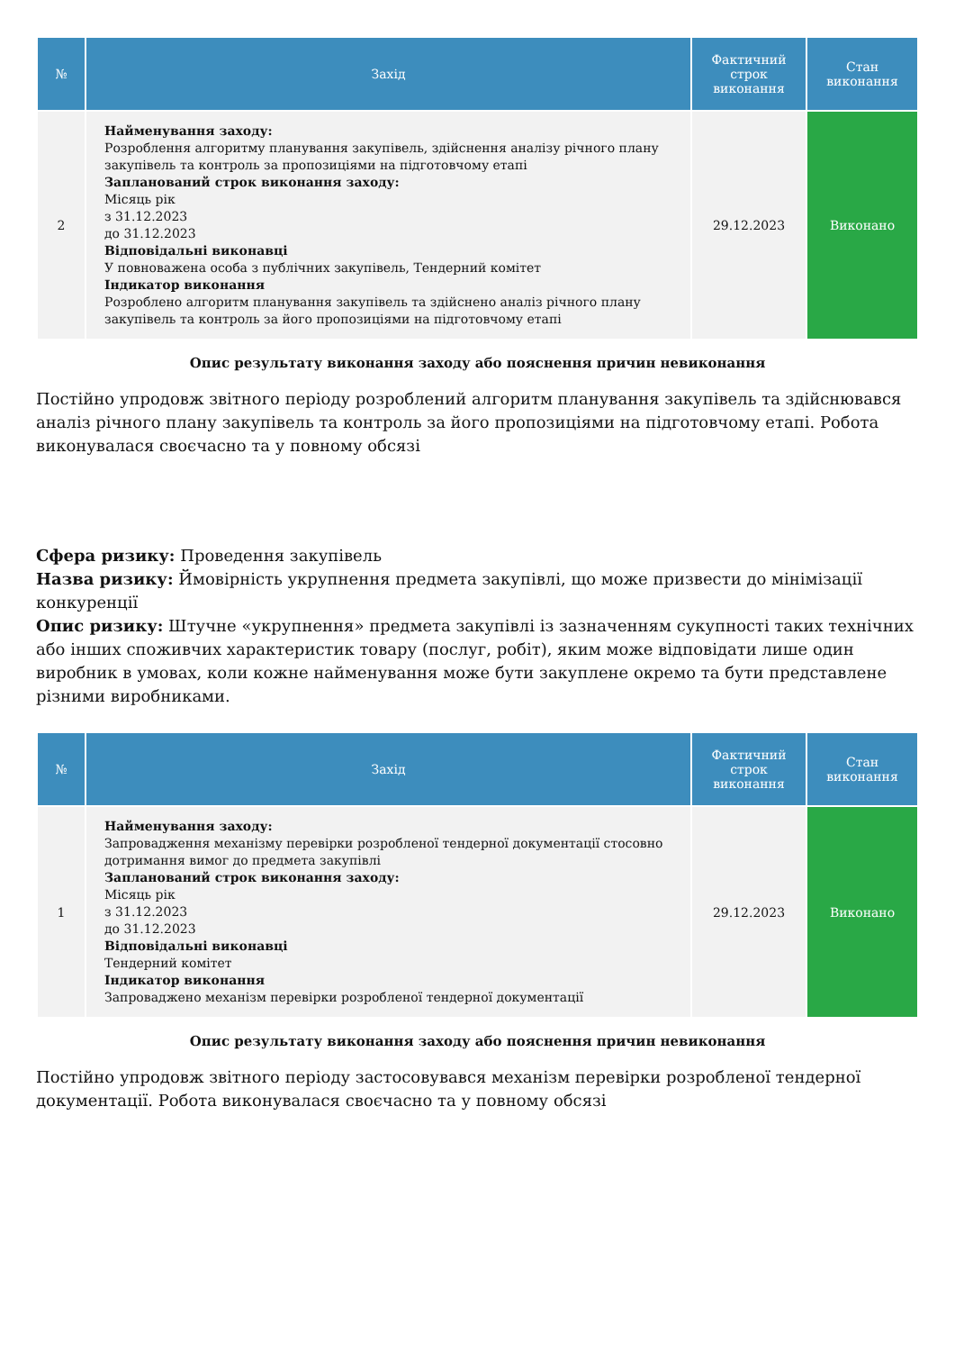| № | Захід | Фактичний строк виконання | Стан виконання |
| --- | --- | --- | --- |
| 2 | Найменування заходу: Розроблення алгоритму планування закупівель, здійснення аналізу річного плану закупівель та контроль за пропозиціями на підготовчому етапі Запланований строк виконання заходу: Місяць рік з 31.12.2023 до 31.12.2023 Відповідальні виконавці У повноважена особа з публічних закупівель, Тендерний комітет Індикатор виконання Розроблено алгоритм планування закупівель та здійснено аналіз річного плану закупівель та контроль за його пропозиціями на підготовчому етапі | 29.12.2023 | Виконано |
Опис результату виконання заходу або пояснення причин невиконання
Постійно упродовж звітного періоду розроблений алгоритм планування закупівель та здійснювався аналіз річного плану закупівель та контроль за його пропозиціями на підготовчому етапі. Робота виконувалася своєчасно та у повному обсязі
Сфера ризику: Проведення закупівель
Назва ризику: Ймовірність укрупнення предмета закупівлі, що може призвести до мінімізації конкуренції
Опис ризику: Штучне «укрупнення» предмета закупівлі із зазначенням сукупності таких технічних або інших споживчих характеристик товару (послуг, робіт), яким може відповідати лише один виробник в умовах, коли кожне найменування може бути закуплене окремо та бути представлене різними виробниками.
| № | Захід | Фактичний строк виконання | Стан виконання |
| --- | --- | --- | --- |
| 1 | Найменування заходу: Запровадження механізму перевірки розробленої тендерної документації стосовно дотримання вимог до предмета закупівлі Запланований строк виконання заходу: Місяць рік з 31.12.2023 до 31.12.2023 Відповідальні виконавці Тендерний комітет Індикатор виконання Запроваджено механізм перевірки розробленої тендерної документації | 29.12.2023 | Виконано |
Опис результату виконання заходу або пояснення причин невиконання
Постійно упродовж звітного періоду застосовувався механізм перевірки розробленої тендерної документації. Робота виконувалася своєчасно та у повному обсязі